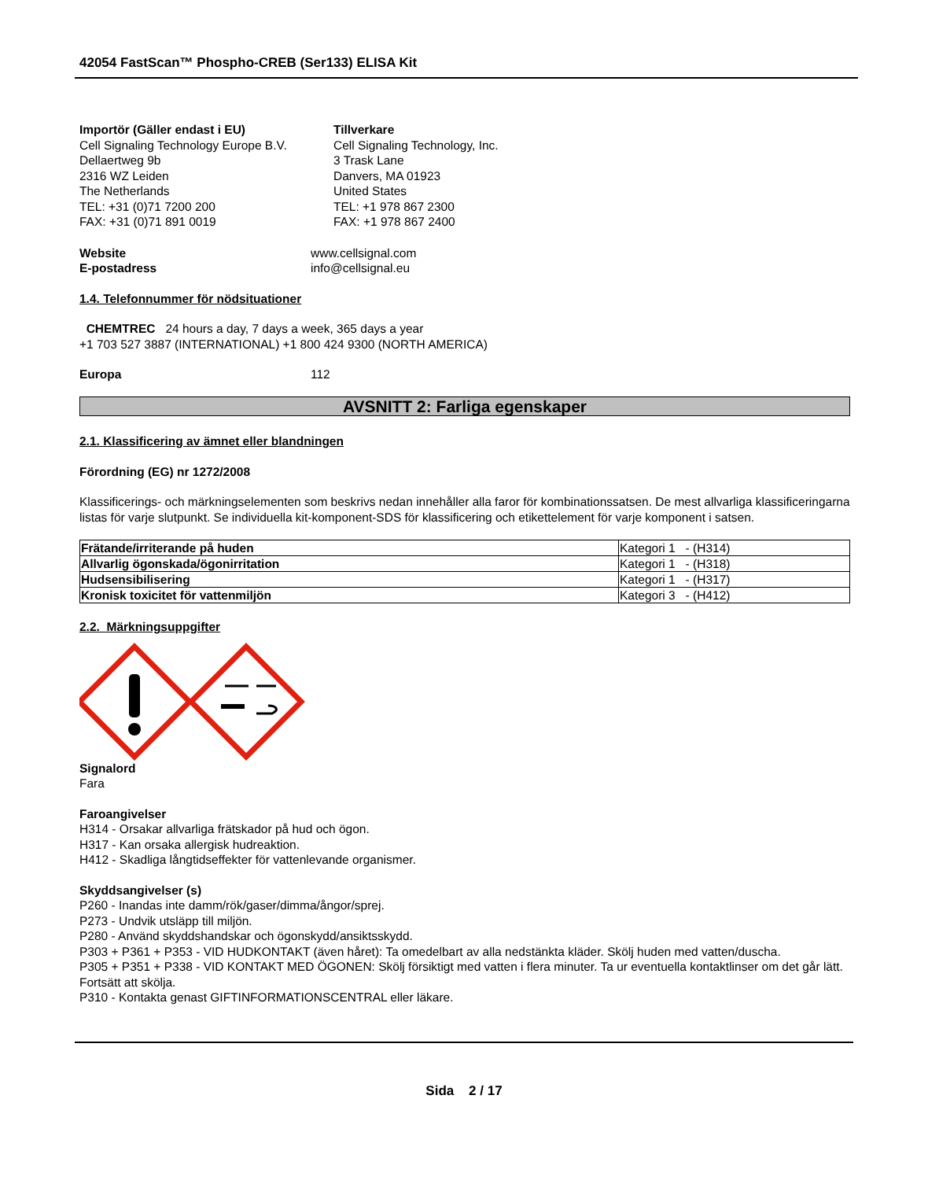42054 FastScan™ Phospho-CREB (Ser133) ELISA Kit
Importör (Gäller endast i EU)
Cell Signaling Technology Europe B.V.
Dellaertweg 9b
2316 WZ Leiden
The Netherlands
TEL: +31 (0)71 7200 200
FAX: +31 (0)71 891 0019
Tillverkare
Cell Signaling Technology, Inc.
3 Trask Lane
Danvers, MA 01923
United States
TEL: +1 978 867 2300
FAX: +1 978 867 2400
Website www.cellsignal.com
E-postadress info@cellsignal.eu
1.4. Telefonnummer för nödsituationer
CHEMTREC 24 hours a day, 7 days a week, 365 days a year
+1 703 527 3887 (INTERNATIONAL) +1 800 424 9300 (NORTH AMERICA)
Europa 112
AVSNITT 2: Farliga egenskaper
2.1. Klassificering av ämnet eller blandningen
Förordning (EG) nr 1272/2008
Klassificerings- och märkningselementen som beskrivs nedan innehåller alla faror för kombinationssatsen. De mest allvarliga klassificeringarna listas för varje slutpunkt. Se individuella kit-komponent-SDS för klassificering och etikettelement för varje komponent i satsen.
| Frätande/irriterande på huden | Kategori 1 - (H314) |
| Allvarlig ögonskada/ögonirritation | Kategori 1 - (H318) |
| Hudsensibilisering | Kategori 1 - (H317) |
| Kronisk toxicitet för vattenmiljön | Kategori 3 - (H412) |
2.2. Märkningsuppgifter
Signalord
Fara
Faroangivelser
H314 - Orsakar allvarliga frätskador på hud och ögon.
H317 - Kan orsaka allergisk hudreaktion.
H412 - Skadliga långtidseffekter för vattenlevande organismer.
Skyddsangivelser (s)
P260 - Inandas inte damm/rök/gaser/dimma/ångor/sprej.
P273 - Undvik utsläpp till miljön.
P280 - Använd skyddshandskar och ögonskydd/ansiktsskydd.
P303 + P361 + P353 - VID HUDKONTAKT (även håret): Ta omedelbart av alla nedstänkta kläder. Skölj huden med vatten/duscha.
P305 + P351 + P338 - VID KONTAKT MED ÖGONEN: Skölj försiktigt med vatten i flera minuter. Ta ur eventuella kontaktlinser om det går lätt. Fortsätt att skölja.
P310 - Kontakta genast GIFTINFORMATIONSCENTRAL eller läkare.
Sida 2 / 17